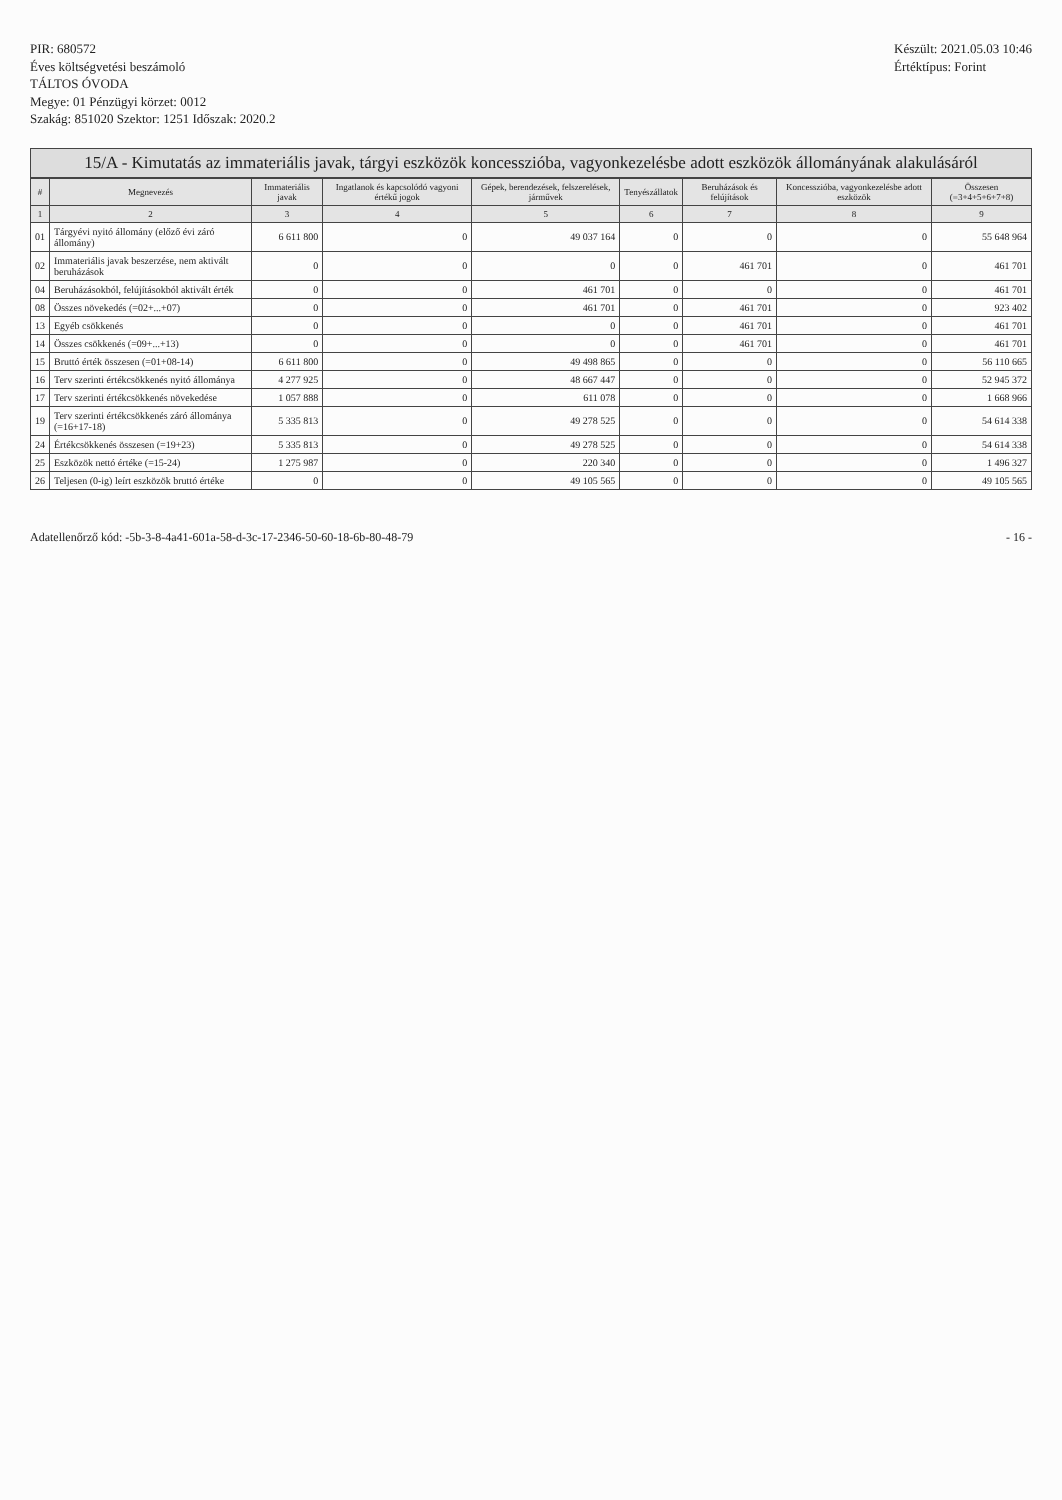PIR: 680572
Éves költségvetési beszámoló
TÁLTOS ÓVODA
Megye: 01 Pénzügyi körzet: 0012
Szakág: 851020 Szektor: 1251 Időszak: 2020.2
Készült: 2021.05.03 10:46
Értéktípus: Forint
15/A - Kimutatás az immateriális javak, tárgyi eszközök koncesszióba, vagyonkezelésbe adott eszközök állományának alakulásáról
| # | Megnevezés | Immateriális javak | Ingatlanok és kapcsolódó vagyoni értékű jogok | Gépek, berendezések, felszerelések, járművek | Tenyészállatok | Beruházások és felújítások | Koncesszióba, vagyonkezelésbe adott eszközök | Összesen (=3+4+5+6+7+8) |
| --- | --- | --- | --- | --- | --- | --- | --- | --- |
| 1 | 2 | 3 | 4 | 5 | 6 | 7 | 8 | 9 |
| 01 | Tárgyévi nyitó állomány (előző évi záró állomány) | 6 611 800 | 0 | 49 037 164 | 0 | 0 | 0 | 55 648 964 |
| 02 | Immateriális javak beszerzése, nem aktivált beruházások | 0 | 0 | 0 | 0 | 461 701 | 0 | 461 701 |
| 04 | Beruházásokból, felújításokból aktivált érték | 0 | 0 | 461 701 | 0 | 0 | 0 | 461 701 |
| 08 | Összes növekedés (=02+...+07) | 0 | 0 | 461 701 | 0 | 461 701 | 0 | 923 402 |
| 13 | Egyéb csökkenés | 0 | 0 | 0 | 0 | 461 701 | 0 | 461 701 |
| 14 | Összes csökkenés (=09+...+13) | 0 | 0 | 0 | 0 | 461 701 | 0 | 461 701 |
| 15 | Bruttó érték összesen (=01+08-14) | 6 611 800 | 0 | 49 498 865 | 0 | 0 | 0 | 56 110 665 |
| 16 | Terv szerinti értékcsökkenés nyitó állománya | 4 277 925 | 0 | 48 667 447 | 0 | 0 | 0 | 52 945 372 |
| 17 | Terv szerinti értékcsökkenés növekedése | 1 057 888 | 0 | 611 078 | 0 | 0 | 0 | 1 668 966 |
| 19 | Terv szerinti értékcsökkenés záró állománya (=16+17-18) | 5 335 813 | 0 | 49 278 525 | 0 | 0 | 0 | 54 614 338 |
| 24 | Értékcsökkenés összesen (=19+23) | 5 335 813 | 0 | 49 278 525 | 0 | 0 | 0 | 54 614 338 |
| 25 | Eszközök nettó értéke (=15-24) | 1 275 987 | 0 | 220 340 | 0 | 0 | 0 | 1 496 327 |
| 26 | Teljesen (0-ig) leírt eszközök bruttó értéke | 0 | 0 | 49 105 565 | 0 | 0 | 0 | 49 105 565 |
Adatellenőrző kód: -5b-3-8-4a41-601a-58-d-3c-17-2346-50-60-18-6b-80-48-79
- 16 -